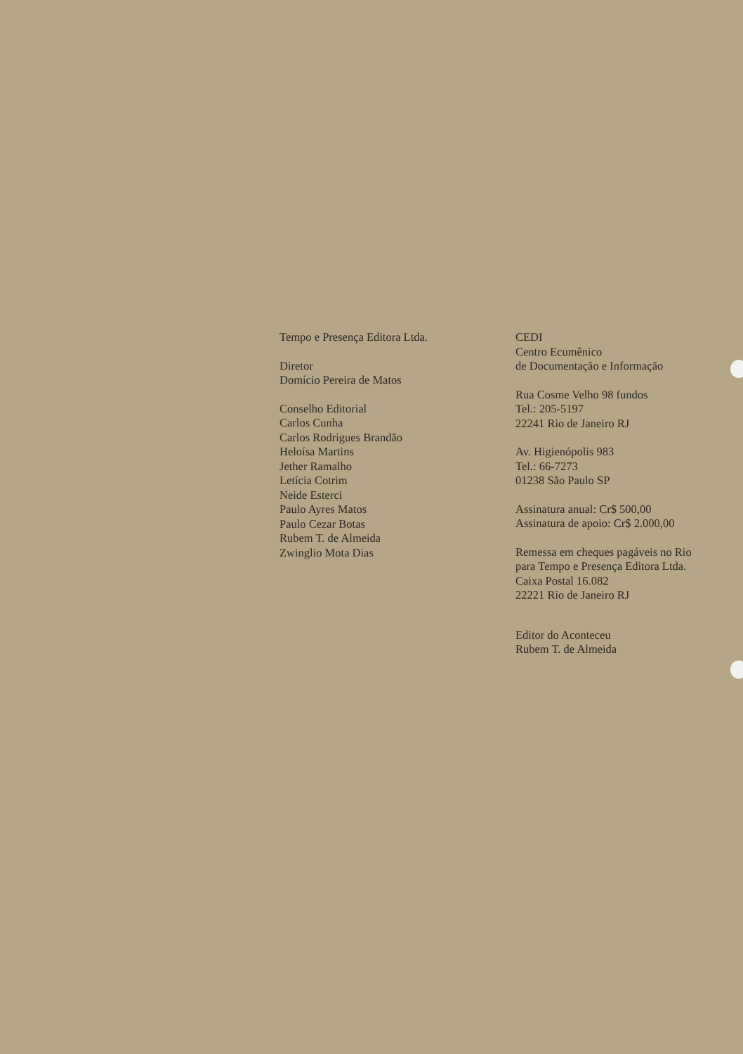Tempo e Presença Editora Ltda.
Diretor
Domício Pereira de Matos
Conselho Editorial
Carlos Cunha
Carlos Rodrigues Brandão
Heloísa Martins
Jether Ramalho
Letícia Cotrim
Neide Esterci
Paulo Ayres Matos
Paulo Cezar Botas
Rubem T. de Almeida
Zwinglio Mota Dias
CEDI
Centro Ecumênico
de Documentação e Informação
Rua Cosme Velho 98 fundos
Tel.: 205-5197
22241 Rio de Janeiro RJ
Av. Higienópolis 983
Tel.: 66-7273
01238 São Paulo SP
Assinatura anual: Cr$ 500,00
Assinatura de apoio: Cr$ 2.000,00
Remessa em cheques pagáveis no Rio
para Tempo e Presença Editora Ltda.
Caixa Postal 16.082
22221 Rio de Janeiro RJ
Editor do Aconteceu
Rubem T. de Almeida